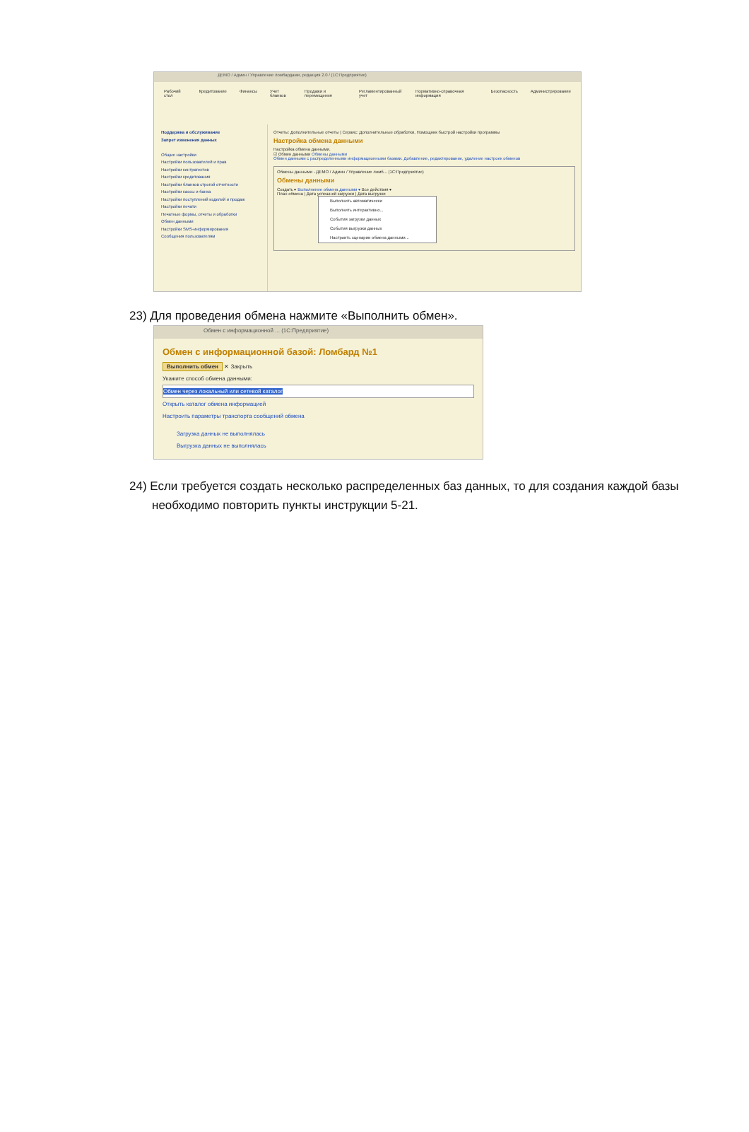ДЕМО / Админ / Управление ломбардами, редакция 2.0 / (1С:Предприятие)
Рабочий стол Кредитование Финансы Учет бланков Продажи и перемещения Регламентированный учет Нормативно-справочная информация Безопасность Администрирование
Поддержка и обслуживание
Запрет изменения данных
Общие настройки
Настройки пользователей и прав
Настройки контрагентов
Настройки кредитования
Настройки бланков строгой отчетности
Настройки кассы и банка
Настройки поступлений изделий и продаж
Настройки печати
Печатные формы, отчеты и обработки
Обмен данными
Настройки SMS-информирования
Сообщения пользователям
Отчеты: Дополнительные отчеты | Сервис: Дополнительные обработки, Помощник быстрой настройки программы
Настройка обмена данными
Настройка обмена данными.
☑ Обмен данными Обмены данными
Обмен данными с распределенными информационными базами. Добавление, редактирование, удаление настроек обменов
Обмены данными - ДЕМО / Админ / Управление ломб... (1С:Предприятие)
Обмены данными
Создать ▾ Выполнение обмена данными ▾ Все действия ▾
План обмена | Дата успешной загрузки | Дата выгрузки
Выполнить автоматически
Выполнить интерактивно...
События загрузки данных
События выгрузки данных
Настроить сценарии обмена данными...
23) Для проведения обмена нажмите «Выполнить обмен».
Обмен с информационной ... (1С:Предприятие)
Обмен с информационной базой: Ломбард №1
Выполнить обмен ✕ Закрыть
Укажите способ обмена данными:
Обмен через локальный или сетевой каталог
Открыть каталог обмена информацией
Настроить параметры транспорта сообщений обмена
Загрузка данных не выполнялась
Выгрузка данных не выполнялась
24) Если требуется создать несколько распределенных баз данных, то для создания каждой базы необходимо повторить пункты инструкции 5-21.